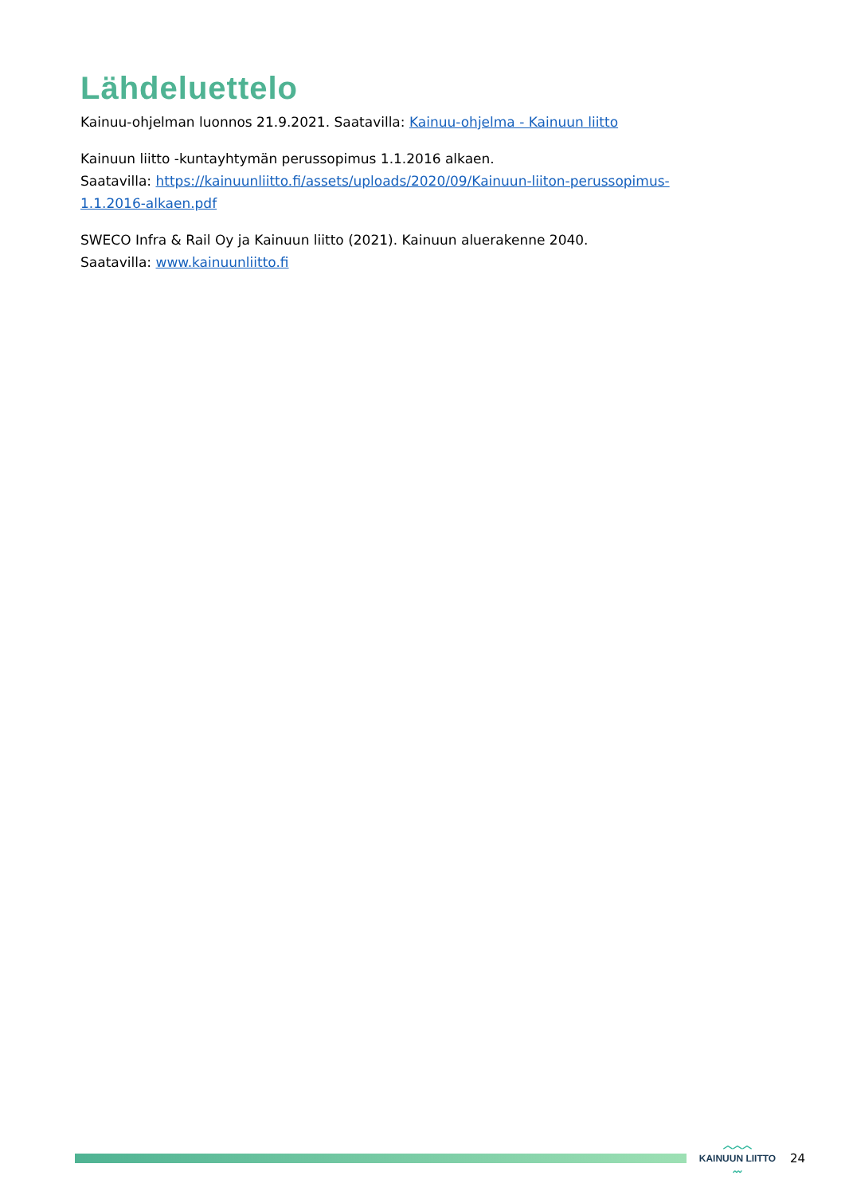Lähdeluettelo
Kainuu-ohjelman luonnos 21.9.2021. Saatavilla: Kainuu-ohjelma - Kainuun liitto
Kainuun liitto -kuntayhtymän perussopimus 1.1.2016 alkaen.
Saatavilla: https://kainuunliitto.fi/assets/uploads/2020/09/Kainuun-liiton-perussopimus-1.1.2016-alkaen.pdf
SWECO Infra & Rail Oy ja Kainuun liitto (2021). Kainuun aluerakenne 2040.
Saatavilla: www.kainuunliitto.fi
︿︿︿
KAINUUN LIITTO
〰
24